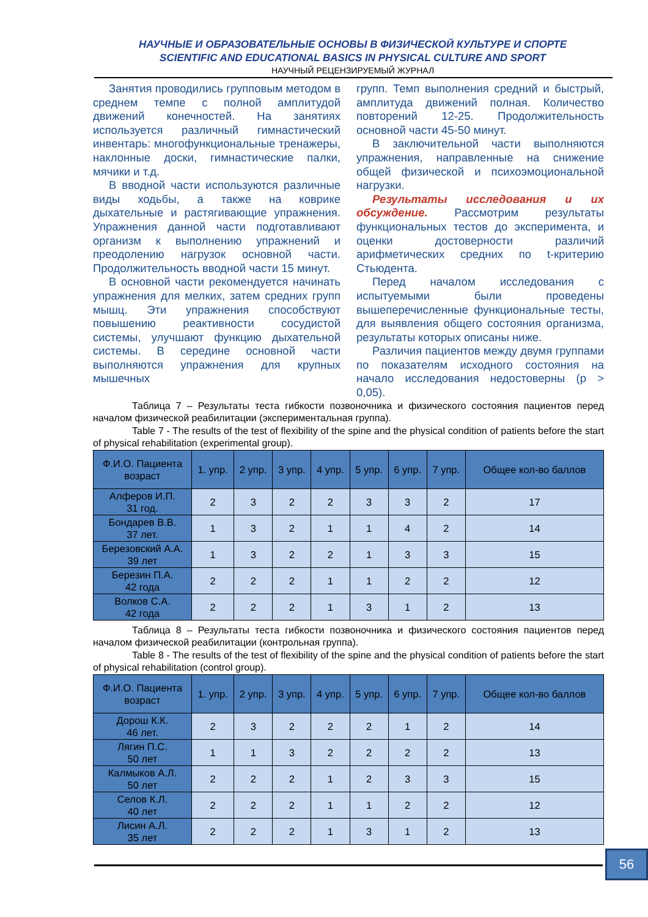НАУЧНЫЕ И ОБРАЗОВАТЕЛЬНЫЕ ОСНОВЫ В ФИЗИЧЕСКОЙ КУЛЬТУРЕ И СПОРТЕ
SCIENTIFIC AND EDUCATIONAL BASICS IN PHYSICAL CULTURE AND SPORT
НАУЧНЫЙ РЕЦЕНЗИРУЕМЫЙ ЖУРНАЛ
Занятия проводились групповым методом в среднем темпе с полной амплитудой движений конечностей. На занятиях используется различный гимнастический инвентарь: многофункциональные тренажеры, наклонные доски, гимнастические палки, мячики и т.д.
В вводной части используются различные виды ходьбы, а также на коврике дыхательные и растягивающие упражнения. Упражнения данной части подготавливают организм к выполнению упражнений и преодолению нагрузок основной части. Продолжительность вводной части 15 минут.
В основной части рекомендуется начинать упражнения для мелких, затем средних групп мышц. Эти упражнения способствуют повышению реактивности сосудистой системы, улучшают функцию дыхательной системы. В середине основной части выполняются упражнения для крупных мышечных
групп. Темп выполнения средний и быстрый, амплитуда движений полная. Количество повторений 12-25. Продолжительность основной части 45-50 минут.
В заключительной части выполняются упражнения, направленные на снижение общей физической и психоэмоциональной нагрузки.
Результаты исследования и их обсуждение. Рассмотрим результаты функциональных тестов до эксперимента, и оценки достоверности различий арифметических средних по t-критерию Стьюдента.
Перед началом исследования с испытуемыми были проведены вышеперечисленные функциональные тесты, для выявления общего состояния организма, результаты которых описаны ниже.
Различия пациентов между двумя группами по показателям исходного состояния на начало исследования недостоверны (p > 0,05).
Таблица 7 – Результаты теста гибкости позвоночника и физического состояния пациентов перед началом физической реабилитации (экспериментальная группа).
Table 7 - The results of the test of flexibility of the spine and the physical condition of patients before the start of physical rehabilitation (experimental group).
| Ф.И.О. Пациента возраст | 1. упр. | 2 упр. | 3 упр. | 4 упр. | 5 упр. | 6 упр. | 7 упр. | Общее кол-во баллов |
| --- | --- | --- | --- | --- | --- | --- | --- | --- |
| Алферов И.П. 31 год. | 2 | 3 | 2 | 2 | 3 | 3 | 2 | 17 |
| Бондарев В.В. 37 лет. | 1 | 3 | 2 | 1 | 1 | 4 | 2 | 14 |
| Березовский А.А. 39 лет | 1 | 3 | 2 | 2 | 1 | 3 | 3 | 15 |
| Березин П.А. 42 года | 2 | 2 | 2 | 1 | 1 | 2 | 2 | 12 |
| Волков С.А. 42 года | 2 | 2 | 2 | 1 | 3 | 1 | 2 | 13 |
Таблица 8 – Результаты теста гибкости позвоночника и физического состояния пациентов перед началом физической реабилитации (контрольная группа).
Table 8 - The results of the test of flexibility of the spine and the physical condition of patients before the start of physical rehabilitation (control group).
| Ф.И.О. Пациента возраст | 1. упр. | 2 упр. | 3 упр. | 4 упр. | 5 упр. | 6 упр. | 7 упр. | Общее кол-во баллов |
| --- | --- | --- | --- | --- | --- | --- | --- | --- |
| Дорош К.К. 46 лет. | 2 | 3 | 2 | 2 | 2 | 1 | 2 | 14 |
| Лягин П.С. 50 лет | 1 | 1 | 3 | 2 | 2 | 2 | 2 | 13 |
| Калмыков А.Л. 50 лет | 2 | 2 | 2 | 1 | 2 | 3 | 3 | 15 |
| Селов К.Л. 40 лет | 2 | 2 | 2 | 1 | 1 | 2 | 2 | 12 |
| Лисин А.Л. 35 лет | 2 | 2 | 2 | 1 | 3 | 1 | 2 | 13 |
56